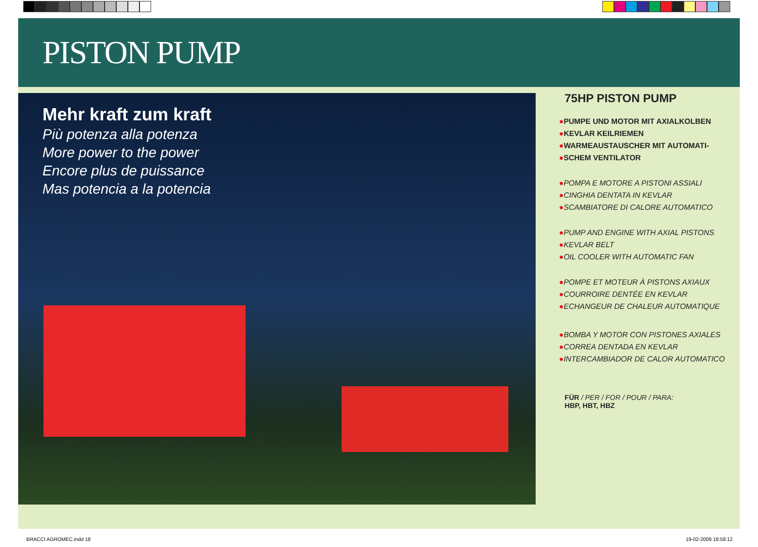PISTON PUMP
Mehr kraft zum kraft
Più potenza alla potenza
More power to the power
Encore plus de puissance
Mas potencia a la potencia
75HP PISTON PUMP
●PUMPE UND MOTOR MIT AXIALKOLBEN
●KEVLAR KEILRIEMEN
●WARMEAUSTAUSCHER MIT AUTOMATI-
●SCHEM VENTILATOR
●POMPA E MOTORE A PISTONI ASSIALI
●CINGHIA DENTATA IN KEVLAR
●SCAMBIATORE DI CALORE AUTOMATICO
●PUMP AND ENGINE WITH AXIAL PISTONS
●KEVLAR BELT
●OIL COOLER WITH AUTOMATIC FAN
●POMPE ET MOTEUR À PISTONS AXIAUX
●COURROIRE DENTÉE EN KEVLAR
●ECHANGEUR DE CHALEUR AUTOMATIQUE
●BOMBA Y MOTOR CON PISTONES AXIALES
●CORREA DENTADA EN KEVLAR
●INTERCAMBIADOR DE CALOR AUTOMATICO
FÜR / PER / FOR / POUR / PARA:
HBP, HBT, HBZ
BRACCI AGROMEC.indd 18 19-02-2009 18:58:12